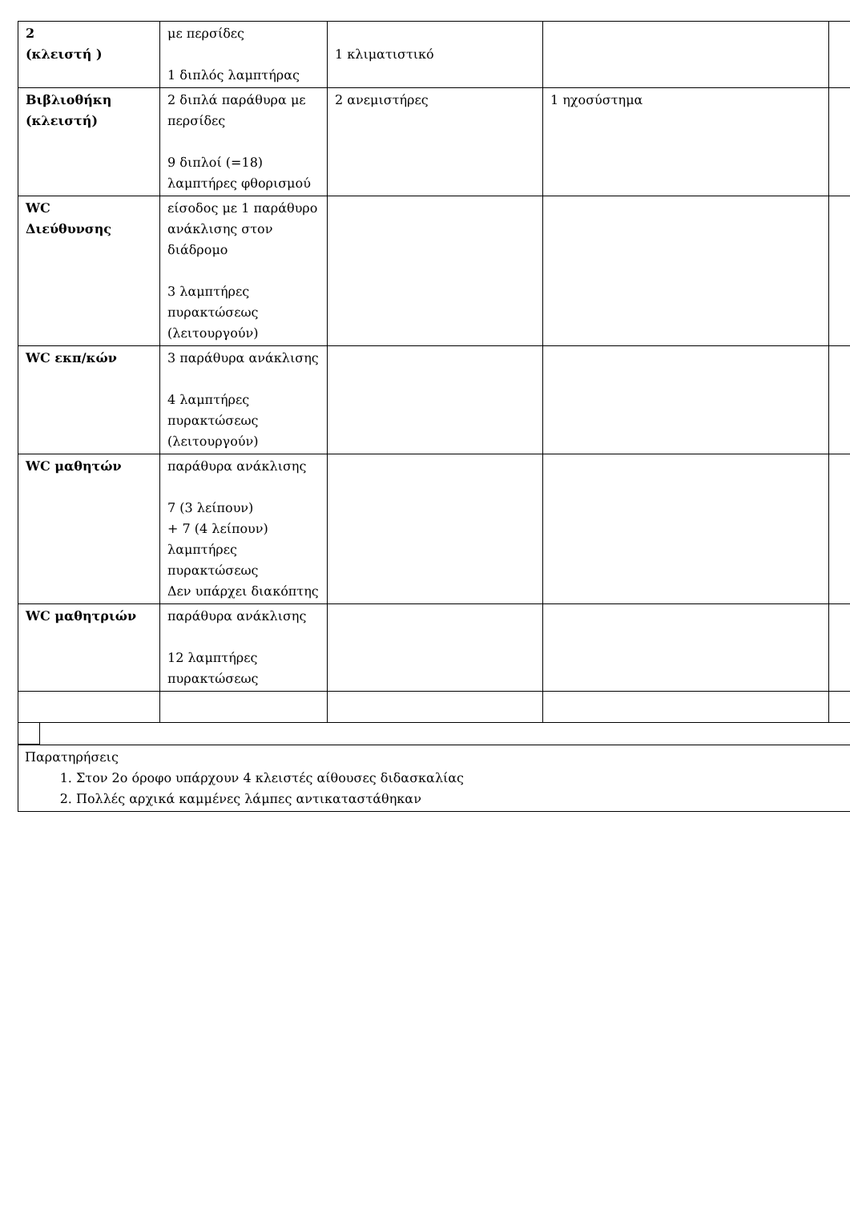| 2 (κλειστή ) | με περσίδες 1 διπλός λαμπτήρας | 1 κλιματιστικό | | |
| Βιβλιοθήκη (κλειστή) | 2 διπλά παράθυρα με περσίδες 9 διπλοί (=18) λαμπτήρες φθορισμού | 2 ανεμιστήρες | 1 ηχοσύστημα | |
| WC Διεύθυνσης | είσοδος με 1 παράθυρο ανάκλισης στον διάδρομο 3 λαμπτήρες πυρακτώσεως (λειτουργούν) | | | |
| WC εκπ/κών | 3 παράθυρα ανάκλισης 4 λαμπτήρες πυρακτώσεως (λειτουργούν) | | | |
| WC μαθητών | παράθυρα ανάκλισης 7 (3 λείπουν) + 7 (4 λείπουν) λαμπτήρες πυρακτώσεως Δεν υπάρχει διακόπτης | | | |
| WC μαθητριών | παράθυρα ανάκλισης 12 λαμπτήρες πυρακτώσεως | | | |
Παρατηρήσεις
1. Στον 2ο όροφο υπάρχουν 4 κλειστές αίθουσες διδασκαλίας
2. Πολλές αρχικά καμμένες λάμπες αντικαταστάθηκαν